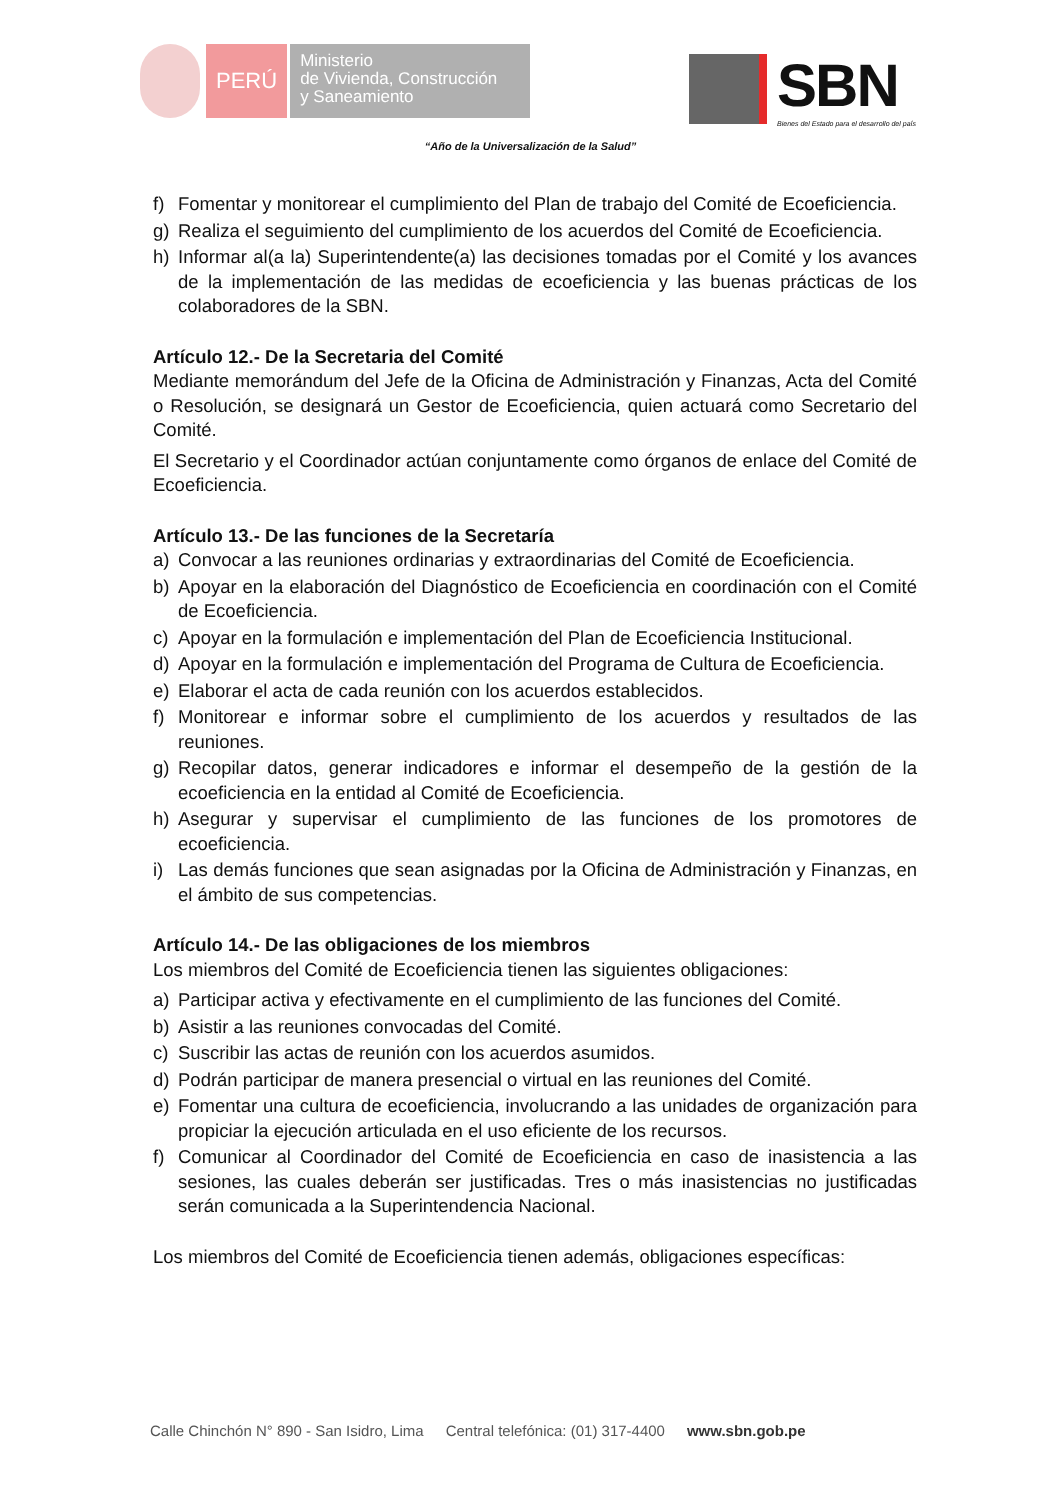PERÚ
Ministerio
de Vivienda, Construcción
y Saneamiento
SBN
Bienes del Estado para el desarrollo del país
“Año de la Universalización de la Salud”
f) Fomentar y monitorear el cumplimiento del Plan de trabajo del Comité de Ecoeficiencia.
g) Realiza el seguimiento del cumplimiento de los acuerdos del Comité de Ecoeficiencia.
h) Informar al(a la) Superintendente(a) las decisiones tomadas por el Comité y los avances de la implementación de las medidas de ecoeficiencia y las buenas prácticas de los colaboradores de la SBN.
Artículo 12.- De la Secretaria del Comité
Mediante memorándum del Jefe de la Oficina de Administración y Finanzas, Acta del Comité o Resolución, se designará un Gestor de Ecoeficiencia, quien actuará como Secretario del Comité.
El Secretario y el Coordinador actúan conjuntamente como órganos de enlace del Comité de Ecoeficiencia.
Artículo 13.- De las funciones de la Secretaría
a) Convocar a las reuniones ordinarias y extraordinarias del Comité de Ecoeficiencia.
b) Apoyar en la elaboración del Diagnóstico de Ecoeficiencia en coordinación con el Comité de Ecoeficiencia.
c) Apoyar en la formulación e implementación del Plan de Ecoeficiencia Institucional.
d) Apoyar en la formulación e implementación del Programa de Cultura de Ecoeficiencia.
e) Elaborar el acta de cada reunión con los acuerdos establecidos.
f) Monitorear e informar sobre el cumplimiento de los acuerdos y resultados de las reuniones.
g) Recopilar datos, generar indicadores e informar el desempeño de la gestión de la ecoeficiencia en la entidad al Comité de Ecoeficiencia.
h) Asegurar y supervisar el cumplimiento de las funciones de los promotores de ecoeficiencia.
i) Las demás funciones que sean asignadas por la Oficina de Administración y Finanzas, en el ámbito de sus competencias.
Artículo 14.- De las obligaciones de los miembros
Los miembros del Comité de Ecoeficiencia tienen las siguientes obligaciones:
a) Participar activa y efectivamente en el cumplimiento de las funciones del Comité.
b) Asistir a las reuniones convocadas del Comité.
c) Suscribir las actas de reunión con los acuerdos asumidos.
d) Podrán participar de manera presencial o virtual en las reuniones del Comité.
e) Fomentar una cultura de ecoeficiencia, involucrando a las unidades de organización para propiciar la ejecución articulada en el uso eficiente de los recursos.
f) Comunicar al Coordinador del Comité de Ecoeficiencia en caso de inasistencia a las sesiones, las cuales deberán ser justificadas. Tres o más inasistencias no justificadas serán comunicada a la Superintendencia Nacional.
Los miembros del Comité de Ecoeficiencia tienen además, obligaciones específicas:
Calle Chinchón N° 890 - San Isidro, Lima Central telefónica: (01) 317-4400 www.sbn.gob.pe